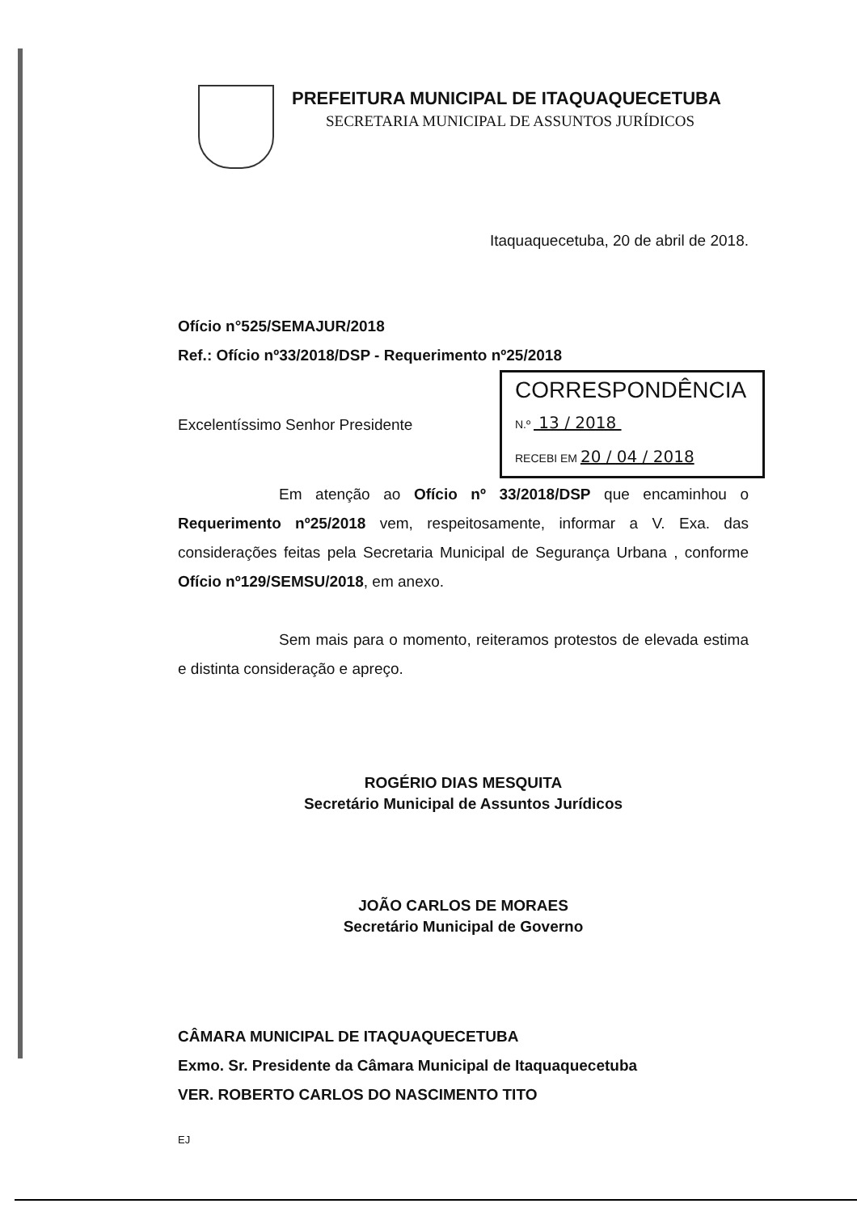PREFEITURA MUNICIPAL DE ITAQUAQUECETUBA
SECRETARIA MUNICIPAL DE ASSUNTOS JURÍDICOS
Itaquaquecetuba, 20 de abril de 2018.
Ofício n°525/SEMAJUR/2018
Ref.: Ofício nº33/2018/DSP - Requerimento nº25/2018
CORRESPONDÊNCIA
N.º 13 / 2018
RECEBI EM 20 / 04 / 2018
Excelentíssimo Senhor Presidente
Em atenção ao Ofício nº 33/2018/DSP que encaminhou o Requerimento nº25/2018 vem, respeitosamente, informar a V. Exa. das considerações feitas pela Secretaria Municipal de Segurança Urbana , conforme Ofício nº129/SEMSU/2018, em anexo.
Sem mais para o momento, reiteramos protestos de elevada estima e distinta consideração e apreço.
ROGÉRIO DIAS MESQUITA
Secretário Municipal de Assuntos Jurídicos
JOÃO CARLOS DE MORAES
Secretário Municipal de Governo
CÂMARA MUNICIPAL DE ITAQUAQUECETUBA
Exmo. Sr. Presidente da Câmara Municipal de Itaquaquecetuba
VER. ROBERTO CARLOS DO NASCIMENTO TITO
EJ